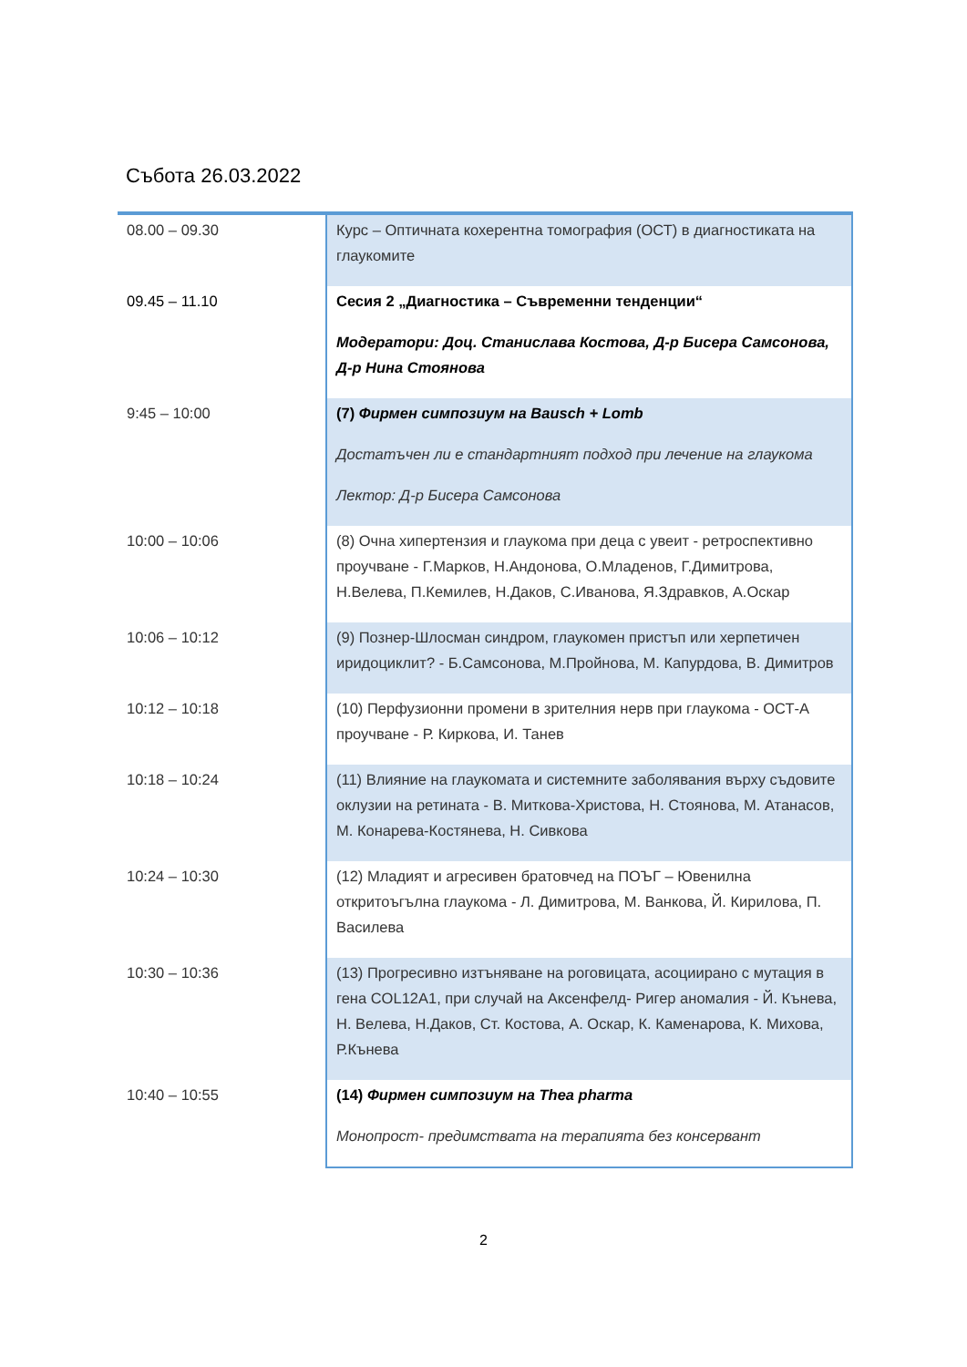Събота 26.03.2022
| 08.00 – 09.30 | Курс – Оптичната кохерентна томография (ОСТ) в диагностиката на глаукомите |
| 09.45 – 11.10 | Сесия 2 „Диагностика – Съвременни тенденции“ Модератори: Доц. Станислава Костова, Д-р Бисера Самсонова, Д-р Нина Стоянова |
| 9:45 – 10:00 | (7) Фирмен симпозиум на Bausch + Lomb Достатъчен ли е стандартният подход при лечение на глаукома Лектор: Д-р Бисера Самсонова |
| 10:00 – 10:06 | (8) Очна хипертензия и глаукома при деца с увеит - ретроспективно проучване - Г.Марков, Н.Андонова, О.Младенов, Г.Димитрова, Н.Велева, П.Кемилев, Н.Даков, С.Иванова, Я.Здравков, А.Оскар |
| 10:06 – 10:12 | (9) Познер-Шлосман синдром, глаукомен пристъп или херпетичен иридоциклит? - Б.Самсонова, М.Пройнова, М. Капурдова, В. Димитров |
| 10:12 – 10:18 | (10) Перфузионни промени в зрителния нерв при глаукома - ОСТ-А проучване - Р. Киркова, И. Танев |
| 10:18 – 10:24 | (11) Влияние на глаукомата и системните заболявания върху съдовите оклузии на ретината - В. Миткова-Христова, Н. Стоянова, М. Атанасов, М. Конарева-Костянева, Н. Сивкова |
| 10:24 – 10:30 | (12) Младият и агресивен братовчед на ПОЪГ – Ювенилна откритоъгълна глаукома - Л. Димитрова, М. Ванкова, Й. Кирилова, П. Василева |
| 10:30 – 10:36 | (13) Прогресивно изтъняване на роговицата, асоциирано с мутация в гена COL12A1, при случай на Аксенфелд- Ригер аномалия - Й. Кънева, Н. Велева, Н.Даков, Ст. Костова, А. Оскар, К. Каменарова, К. Михова, Р.Кънева |
| 10:40 – 10:55 | (14) Фирмен симпозиум на Thea pharma Монопрост- предимствата на терапията без консервант |
2